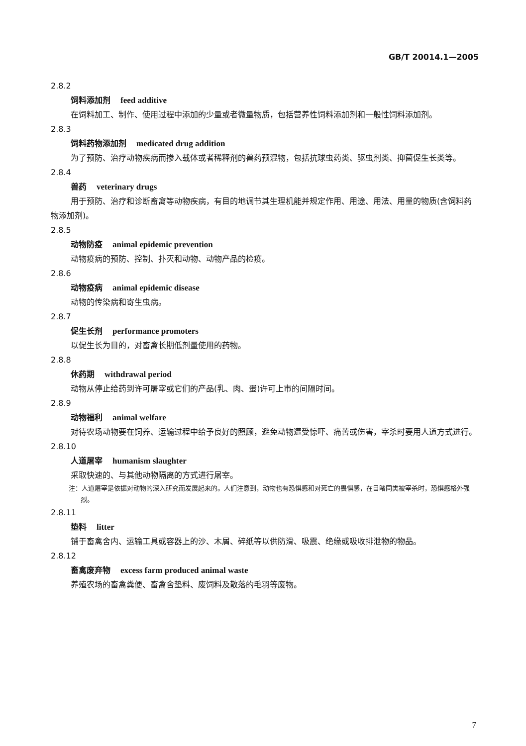GB/T 20014.1—2005
2.8.2
饲料添加剂 feed additive
在饲料加工、制作、使用过程中添加的少量或者微量物质，包括营养性饲料添加剂和一般性饲料添加剂。
2.8.3
饲料药物添加剂 medicated drug addition
为了预防、治疗动物疾病而掺入载体或者稀释剂的兽药预混物，包括抗球虫药类、驱虫剂类、抑菌促生长类等。
2.8.4
兽药 veterinary drugs
用于预防、治疗和诊断畜禽等动物疾病，有目的地调节其生理机能并规定作用、用途、用法、用量的物质(含饲料药物添加剂)。
2.8.5
动物防疫 animal epidemic prevention
动物疫病的预防、控制、扑灭和动物、动物产品的检疫。
2.8.6
动物疫病 animal epidemic disease
动物的传染病和寄生虫病。
2.8.7
促生长剂 performance promoters
以促生长为目的，对畜禽长期低剂量使用的药物。
2.8.8
休药期 withdrawal period
动物从停止给药到许可屠宰或它们的产品(乳、肉、蛋)许可上市的间隔时间。
2.8.9
动物福利 animal welfare
对待农场动物要在饲养、运输过程中给予良好的照顾，避免动物遭受惊吓、痛苦或伤害，宰杀时要用人道方式进行。
2.8.10
人道屠宰 humanism slaughter
采取快速的、与其他动物隔离的方式进行屠宰。
注：人道屠宰是依据对动物的深入研究而发展起来的。人们注意到，动物也有恐惧感和对死亡的畏惧感，在目睹同类被宰杀时，恐惧感格外强烈。
2.8.11
垫料 litter
铺于畜禽舍内、运输工具或容器上的沙、木屑、碎纸等以供防滑、吸震、绝缘或吸收排泄物的物品。
2.8.12
畜禽废弃物 excess farm produced animal waste
养殖农场的畜禽粪便、畜禽舍垫料、废饲料及散落的毛羽等废物。
7